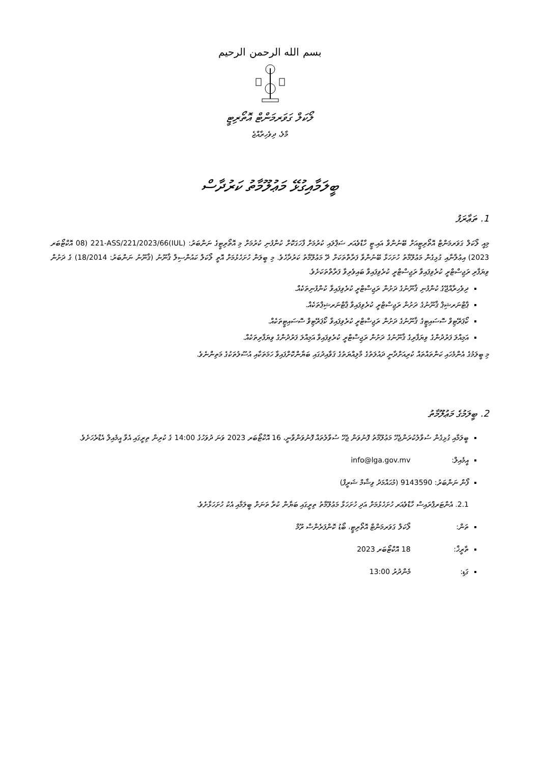بسم الله الرحمن الرحيم
ލޯކަލް ގަވަރމަންޓް އޮތޯރިޓީ
މާލެ، ދިވެހިރާއްޖެ
ބީލަމާއިގުޅޭ މަޢުލޫމާތު ކަރުދާސް
1. ތަޢާރަފު
މިއީ ލޯކަލް ގަވަރމަންޓް އޮތޯރިޓީއަށް ބޭނުންވާ އައި.ޓީ ހާޑްވެއަރ ސަޕްލައި ކުރުމަށް ފާހަގަކޮށް ކުންފުނި ކުރުމަށް މި އޮތޯރިޓީގެ ނަންބަރު: (IUL)221-ASS/221/2023/66 (08 އޮކްޓޯބަރ 2023) އިޢުލާނާއި ގުޅިގެން މަޢުލޫމާތު ހުށަހަޅާ ބޭނުންވާ ފަރާތްތަކަށް ދޭ މަޢުލޫމާތު ކަރުދާހެވެ. މި ބީލަން ހުށަހެޅުމަށް އޮތީ ލޯކަލް ކައުންސިލް ޤާނޫނު (ޤާނޫނު ނަންބަރު: 18/2014) ގެ ދަށުން ވިޔަފާރި ރަޖިސްޓްރީ ކުރެވިފައިވާ ރަޖިސްޓްރީ ކުރެވިފައިވާ ބައިވެރިވާ ފަރާތްތަކަށެވެ.
ދިވެހިރާއްޖޭގެ ކުންފުނި ޤާނޫނުގެ ދަށުން ރަޖިސްޓްރީ ކުރެވިފައިވާ ކުންފުނިތަކެއް.
ޕާޓްނަރޝިޕް ޤާނޫނުގެ ދަށުން ރަޖިސްޓްރީ ކުރެވިފައިވާ ޕާޓްނަރޝިޕްތަކެއް.
ކޯޕަރޭޓިވް ސޮސައިޓީގެ ޤާނޫނުގެ ދަށުން ރަޖިސްޓްރީ ކުރެވިފައިވާ ކޯޕަރޭޓިވް ސޮސައިޓީތަކެއް.
އަމިއްލަ ފަރުދުންގެ ވިޔަފާރިގެ ޤާނޫނުގެ ދަށުން ރަޖިސްޓްރީ ކުރެވިފައިވާ އަމިއްލަ ފަރުދުންގެ ވިޔަފާރިތަކެއް.
މި ބީލަމުގެ އެންމެހައި ކަންތައްތައް ކުރިއަށްދާނީ ދައުލަތުގެ މާލިއްޔަތުގެ ޤަވާއިދުގައި ބަޔާންކޮށްފައިވާ ހަމަތަކާއި އުސޫލުތަކުގެ މަތިންނެވެ.
2. ބީލަމުގެ މަޢުލޫމާތު
ބީލަމާއި ގުޅިގެން ސުވާލުކުރަންޖެހޭ މަޢުލޫމާތު ފޮނުވަން ޖެހޭ ސުވާލުތައް ފޮނުވަންވާނީ، 16 އޮކްޓޯބަރ 2023 ވަނަ ދުވަހުގެ 14:00 ގެ ކުރިން ތިރީގައި އެވާ އީމެއިލް އެޑްރެހަށެވެ.
އީމެއިލް: info@lga.gov.mv
ފޯން ނަންބަރު: 9143590 (މުޙައްމަދު ވިޝާމް ޝަރީފް)
2.1. އެންޓަރޕްރައިސް ހާޑްވެއަރ ހުށަހެޅުމަށް އަދި ހުށަހަޅާ މަޢުލޫމާތު ތިރީގައި ބަޔާން ކުރާ ތަނަށް ބީލަމާއި އެކު ހުށަހަޅާށެވެ.
ތަން: ލޯކަލް ގަވަރމަންޓް އޮތޯރިޓީ، ބޯޑު ކޮންފަރެންސް ރޫމް
ތާރީޚް: 18 އޮކްޓޯބަރ 2023
ގަޑި: މެންދުރު 13:00